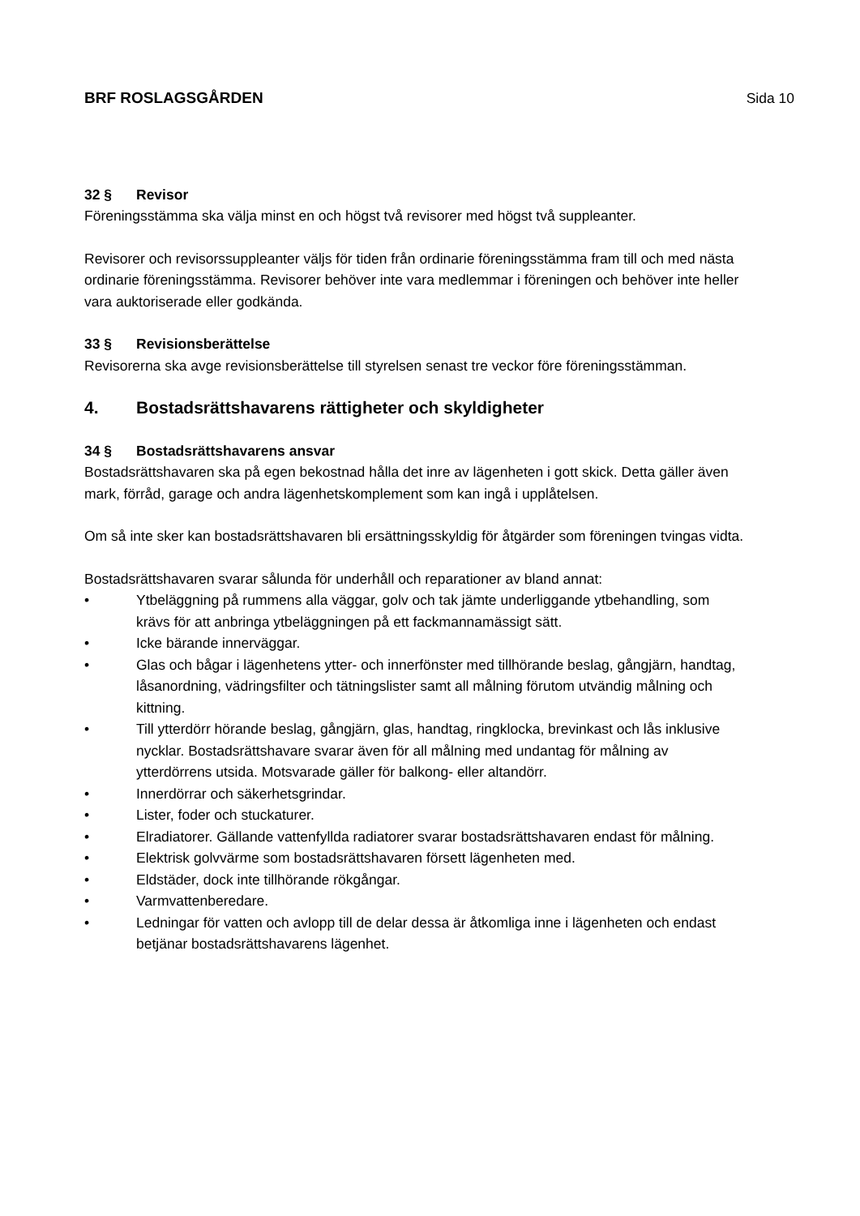BRF ROSLAGSGÅRDEN Sida 10
32 § Revisor
Föreningsstämma ska välja minst en och högst två revisorer med högst två suppleanter.
Revisorer och revisorssuppleanter väljs för tiden från ordinarie föreningsstämma fram till och med nästa ordinarie föreningsstämma. Revisorer behöver inte vara medlemmar i föreningen och behöver inte heller vara auktoriserade eller godkända.
33 § Revisionsberättelse
Revisorerna ska avge revisionsberättelse till styrelsen senast tre veckor före föreningsstämman.
4. Bostadsrättshavarens rättigheter och skyldigheter
34 § Bostadsrättshavarens ansvar
Bostadsrättshavaren ska på egen bekostnad hålla det inre av lägenheten i gott skick. Detta gäller även mark, förråd, garage och andra lägenhetskomplement som kan ingå i upplåtelsen.
Om så inte sker kan bostadsrättshavaren bli ersättningsskyldig för åtgärder som föreningen tvingas vidta.
Bostadsrättshavaren svarar sålunda för underhåll och reparationer av bland annat:
• Ytbeläggning på rummens alla väggar, golv och tak jämte underliggande ytbehandling, som krävs för att anbringa ytbeläggningen på ett fackmannamässigt sätt.
• Icke bärande innerväggar.
• Glas och bågar i lägenhetens ytter- och innerfönster med tillhörande beslag, gångjärn, handtag, låsanordning, vädringsfilter och tätningslister samt all målning förutom utvändig målning och kittning.
• Till ytterdörr hörande beslag, gångjärn, glas, handtag, ringklocka, brevinkast och lås inklusive nycklar. Bostadsrättshavare svarar även för all målning med undantag för målning av ytterdörrens utsida. Motsvarade gäller för balkong- eller altandörr.
• Innerdörrar och säkerhetsgrindar.
• Lister, foder och stuckaturer.
• Elradiatorer. Gällande vattenfyllda radiatorer svarar bostadsrättshavaren endast för målning.
• Elektrisk golvvärme som bostadsrättshavaren försett lägenheten med.
• Eldstäder, dock inte tillhörande rökgångar.
• Varmvattenberedare.
• Ledningar för vatten och avlopp till de delar dessa är åtkomliga inne i lägenheten och endast betjänar bostadsrättshavarens lägenhet.